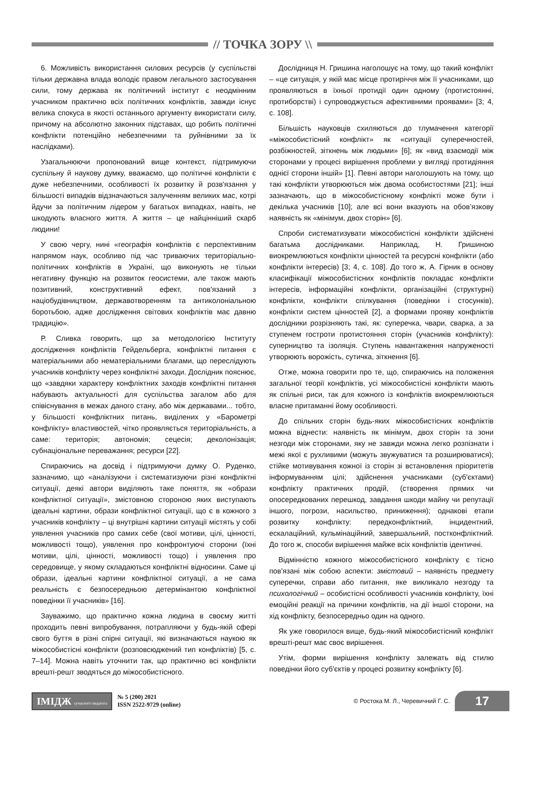// ТОЧКА ЗОРУ \\
6. Можливість використання силових ресурсів (у суспільстві тільки державна влада володіє правом легального застосування сили, тому держава як політичний інститут є неодмінним учасником практично всіх політичних конфліктів, завжди існує велика спокуса в якості останнього аргументу використати силу, причому на абсолютно законних підставах, що робить політичні конфлікти потенційно небезпечними та руйнівними за їх наслідками).
Узагальнюючи пропонований вище контекст, підтримуючи суспільну й наукову думку, вважаємо, що політичні конфлікти є дуже небезпечними, особливості їх розвитку й розв'язання у більшості випадків відзначаються залученням великих мас, котрі йдучи за політичним лідером у багатьох випадках, навіть, не шкодують власного життя. А життя – це найцінніший скарб людини!
У свою чергу, нині «географія конфліктів є перспективним напрямом наук, особливо під час триваючих територіально-політичних конфліктів в Україні, що виконують не тільки негативну функцію на розвиток геосистеми, але також мають позитивний, конструктивний ефект, пов'язаний з націобудівництвом, державотворенням та антиколоніальною боротьбою, адже дослідження світових конфліктів має давню традицію».
Р. Сливка говорить, що за методологією Інституту дослідження конфліктів Гейдельберга, конфліктні питання є матеріальними або нематеріальними благами, що переслідують учасників конфлікту через конфліктні заходи. Дослідник пояснює, що «завдяки характеру конфліктних заходів конфліктні питання набувають актуальності для суспільства загалом або для співіснування в межах даного стану, або між державами... тобто, у більшості конфліктних питань, виділених у «Барометрі конфлікту» властивостей, чітко проявляється територіальність, а саме: територія; автономія; сецесія; деколонізація; субнаціональне переважання; ресурси [22].
Спираючись на досвід і підтримуючи думку О. Руденко, зазначимо, що «аналізуючи і систематизуючи різні конфліктні ситуації, деякі автори виділяють таке поняття, як «образи конфліктної ситуації», змістовною стороною яких виступають ідеальні картини, образи конфліктної ситуації, що є в кожного з учасників конфлікту – ці внутрішні картини ситуації містять у собі уявлення учасників про самих себе (свої мотиви, цілі, цінності, можливості тощо), уявлення про конфронтуючі сторони (їхні мотиви, цілі, цінності, можливості тощо) і уявлення про середовище, у якому складаються конфліктні відносини. Саме ці образи, ідеальні картини конфліктної ситуації, а не сама реальність є безпосередньою детермінантою конфліктної поведінки її учасників» [16].
Зауважимо, що практично кожна людина в своєму житті проходить певні випробування, потрапляючи у будь-якій сфері свого буття в різні спірні ситуації, які визначаються наукою як міжособистісні конфлікти (розповсюджений тип конфліктів) [5, с. 7–14]. Можна навіть уточнити так, що практично всі конфлікти врешті-решт зводяться до міжособистісного.
Дослідниця Н. Гришина наголошує на тому, що такий конфлікт – «це ситуація, у якій має місце протиріччя між її учасниками, що проявляються в їхньої протидії один одному (протистоянні, протиборстві) і супроводжується афективними проявами» [3; 4, с. 108].
Більшість науковців схиляються до тлумачення категорії «міжособистісний конфлікт» як «ситуації суперечностей, розбіжностей, зіткнень між людьми» [6]; як «вид взаємодії між сторонами у процесі вирішення проблеми у вигляді протидіяння однієї сторони іншій» [1]. Певні автори наголошують на тому, що такі конфлікти утворюються між двома особистостями [21]; інші зазначають, що в міжособистісному конфлікті може бути і декілька учасників [10]; але всі вони вказують на обов’язкову наявність як «мінімум, двох сторін» [6].
Спроби систематизувати міжособистісні конфлікти здійснені багатьма дослідниками. Наприклад, Н. Гришиною виокремлюються конфлікти цінностей та ресурсні конфлікти (або конфлікти інтересів) [3; 4, с. 108]. До того ж, А. Гірник в основу класифікації міжособистісних конфліктів покладає конфлікти інтересів, інформаційні конфлікти, організаційні (структурні) конфлікти, конфлікти спілкування (поведінки і стосунків), конфлікти систем цінностей [2], а формами прояву конфліктів дослідники розрізняють такі, як: суперечка, чвари, сварка, а за ступенем гостроти протистояння сторін (учасників конфлікту): суперництво та ізоляція. Ступень навантаження напруженості утворюють ворожість, сутичка, зіткнення [6].
Отже, можна говорити про те, що, спираючись на положення загальної теорії конфліктів, усі міжособистісні конфлікти мають як спільні риси, так для кожного із конфліктів виокремлюються власне притаманні йому особливості.
До спільних сторін будь-яких міжособистісних конфліктів можна віднести: наявність як мінімум, двох сторін та зони незгоди між сторонами, яку не завжди можна легко розпізнати і межі якої є рухливими (можуть звужуватися та розширюватися); стійке мотивування кожної із сторін зі встановлення пріоритетів інформуванням цілі; здійснення учасниками (суб'єктами) конфлікту практичних продій, (створення прямих чи опосередкованих перешкод, завдання шкоди майну чи репутації іншого, погрози, насильство, приниження); однакові етапи розвитку конфлікту: передконфліктний, інцидентний, ескалаційний, кульмінаційний, завершальний, постконфліктний. До того ж, способи вирішення майже всіх конфліктів ідентичні.
Відмінністю кожного міжособистісного конфлікту є тісно пов'язані між собою аспекти: змістовий – наявність предмету суперечки, справи або питання, яке викликало незгоду та психологічний – особистісні особливості учасників конфлікту, їхні емоційні реакції на причини конфліктів, на дії іншої сторони, на хід конфлікту, безпосередньо один на одного.
Як уже говорилося вище, будь-який міжособистісний конфлікт врешті-решт має своє вирішення.
Утім, форми вирішення конфлікту залежать від стилю поведінки його суб'єктів у процесі розвитку конфлікту [6].
ІМІДЖ сучасного педагога
№ 5 (200) 2021
ISSN 2522-9729 (online)
© Ростока М. Л., Черевичний Г. С.
17